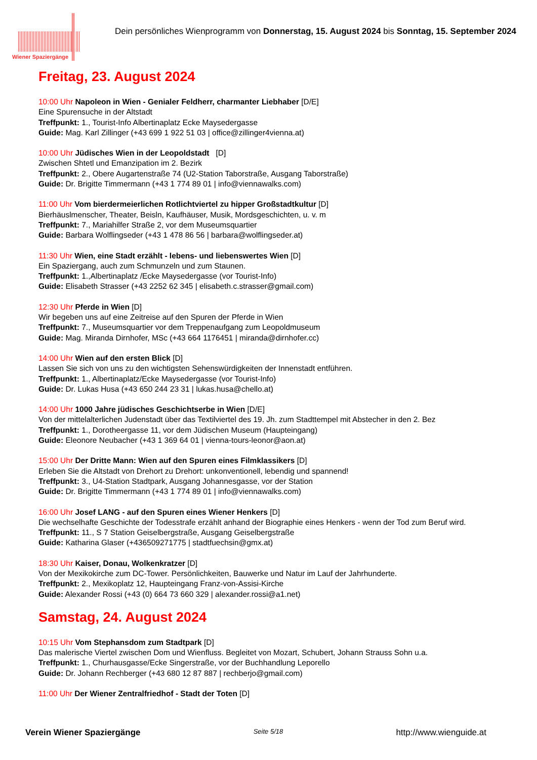Wiener Spaziergänge
Dein persönliches Wienprogramm von Donnerstag, 15. August 2024 bis Sonntag, 15. September 2024
Freitag, 23. August 2024
10:00 Uhr Napoleon in Wien - Genialer Feldherr, charmanter Liebhaber [D/E]
Eine Spurensuche in der Altstadt
Treffpunkt: 1., Tourist-Info Albertinaplatz Ecke Maysedergasse
Guide: Mag. Karl Zillinger (+43 699 1 922 51 03 | office@zillinger4vienna.at)
10:00 Uhr Jüdisches Wien in der Leopoldstadt [D]
Zwischen Shtetl und Emanzipation im 2. Bezirk
Treffpunkt: 2., Obere Augartenstraße 74 (U2-Station Taborstraße, Ausgang Taborstraße)
Guide: Dr. Brigitte Timmermann (+43 1 774 89 01 | info@viennawalks.com)
11:00 Uhr Vom bierdermeierlichen Rotlichtviertel zu hipper Großstadtkultur [D]
Bierhäuslmenscher, Theater, Beisln, Kaufhäuser, Musik, Mordsgeschichten, u. v. m
Treffpunkt: 7., Mariahilfer Straße 2, vor dem Museumsquartier
Guide: Barbara Wolflingseder (+43 1 478 86 56 | barbara@wolflingseder.at)
11:30 Uhr Wien, eine Stadt erzählt - lebens- und liebenswertes Wien [D]
Ein Spaziergang, auch zum Schmunzeln und zum Staunen.
Treffpunkt: 1.,Albertinaplatz /Ecke Maysedergasse (vor Tourist-Info)
Guide: Elisabeth Strasser (+43 2252 62 345 | elisabeth.c.strasser@gmail.com)
12:30 Uhr Pferde in Wien [D]
Wir begeben uns auf eine Zeitreise auf den Spuren der Pferde in Wien
Treffpunkt: 7., Museumsquartier vor dem Treppenaufgang zum Leopoldmuseum
Guide: Mag. Miranda Dirnhofer, MSc (+43 664 1176451 | miranda@dirnhofer.cc)
14:00 Uhr Wien auf den ersten Blick [D]
Lassen Sie sich von uns zu den wichtigsten Sehenswürdigkeiten der Innenstadt entführen.
Treffpunkt: 1., Albertinaplatz/Ecke Maysedergasse (vor Tourist-Info)
Guide: Dr. Lukas Husa (+43 650 244 23 31 | lukas.husa@chello.at)
14:00 Uhr 1000 Jahre jüdisches Geschichtserbe in Wien [D/E]
Von der mittelalterlichen Judenstadt über das Textilviertel des 19. Jh. zum Stadttempel mit Abstecher in den 2. Bez
Treffpunkt: 1., Dorotheergasse 11, vor dem Jüdischen Museum (Haupteingang)
Guide: Eleonore Neubacher (+43 1 369 64 01 | vienna-tours-leonor@aon.at)
15:00 Uhr Der Dritte Mann: Wien auf den Spuren eines Filmklassikers [D]
Erleben Sie die Altstadt von Drehort zu Drehort: unkonventionell, lebendig und spannend!
Treffpunkt: 3., U4-Station Stadtpark, Ausgang Johannesgasse, vor der Station
Guide: Dr. Brigitte Timmermann (+43 1 774 89 01 | info@viennawalks.com)
16:00 Uhr Josef LANG - auf den Spuren eines Wiener Henkers [D]
Die wechselhafte Geschichte der Todesstrafe erzählt anhand der Biographie eines Henkers - wenn der Tod zum Beruf wird.
Treffpunkt: 11., S 7 Station Geiselbergstraße, Ausgang Geiselbergstraße
Guide: Katharina Glaser (+436509271775 | stadtfuechsin@gmx.at)
18:30 Uhr Kaiser, Donau, Wolkenkratzer [D]
Von der Mexikokirche zum DC-Tower. Persönlichkeiten, Bauwerke und Natur im Lauf der Jahrhunderte.
Treffpunkt: 2., Mexikoplatz 12, Haupteingang Franz-von-Assisi-Kirche
Guide: Alexander Rossi (+43 (0) 664 73 660 329 | alexander.rossi@a1.net)
Samstag, 24. August 2024
10:15 Uhr Vom Stephansdom zum Stadtpark [D]
Das malerische Viertel zwischen Dom und Wienfluss. Begleitet von Mozart, Schubert, Johann Strauss Sohn u.a.
Treffpunkt: 1., Churhausgasse/Ecke Singerstraße, vor der Buchhandlung Leporello
Guide: Dr. Johann Rechberger (+43 680 12 87 887 | rechberjo@gmail.com)
11:00 Uhr Der Wiener Zentralfriedhof - Stadt der Toten [D]
Verein Wiener Spaziergänge Seite 5/18 http://www.wienguide.at